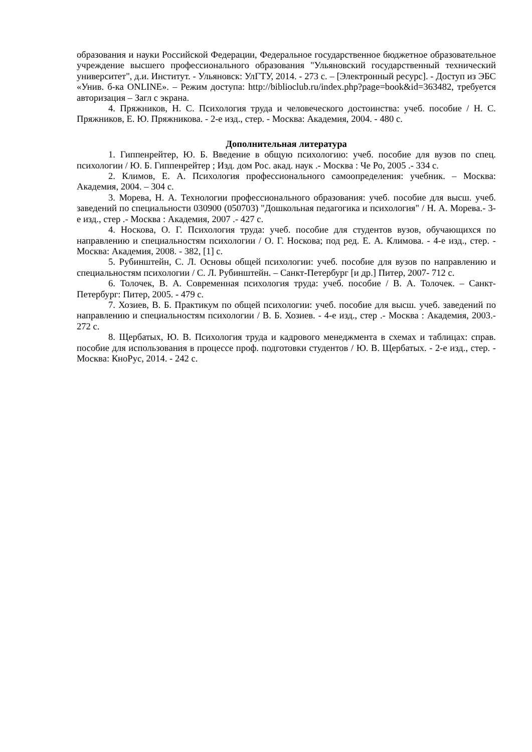образования и науки Российской Федерации, Федеральное государственное бюджетное образовательное учреждение высшего профессионального образования "Ульяновский государственный технический университет", д.и. Институт. - Ульяновск: УлГТУ, 2014. - 273 с. – [Электронный ресурс]. - Доступ из ЭБС «Унив. б-ка ONLINE». – Режим доступа: http://biblioclub.ru/index.php?page=book&id=363482, требуется авторизация – Загл с экрана.
4. Пряжников, Н. С. Психология труда и человеческого достоинства: учеб. пособие / Н. С. Пряжников, Е. Ю. Пряжникова. - 2-е изд., стер. - Москва: Академия, 2004. - 480 с.
Дополнительная литература
1. Гиппенрейтер, Ю. Б. Введение в общую психологию: учеб. пособие для вузов по спец. психологии / Ю. Б. Гиппенрейтер ; Изд. дом Рос. акад. наук .- Москва : Че Ро, 2005 .- 334 с.
2. Климов, Е. А. Психология профессионального самоопределения: учебник. – Москва: Академия, 2004. – 304 с.
3. Морева, Н. А. Технологии профессионального образования: учеб. пособие для высш. учеб. заведений по специальности 030900 (050703) "Дошкольная педагогика и психология" / Н. А. Морева.- 3-е изд., стер .- Москва : Академия, 2007 .- 427 с.
4. Носкова, О. Г. Психология труда: учеб. пособие для студентов вузов, обучающихся по направлению и специальностям психологии / О. Г. Носкова; под ред. Е. А. Климова. - 4-е изд., стер. - Москва: Академия, 2008. - 382, [1] с.
5. Рубинштейн, С. Л. Основы общей психологии: учеб. пособие для вузов по направлению и специальностям психологии / С. Л. Рубинштейн. – Санкт-Петербург [и др.] Питер, 2007- 712 с.
6. Толочек, В. А. Современная психология труда: учеб. пособие / В. А. Толочек. – Санкт-Петербург: Питер, 2005. - 479 с.
7. Хозиев, В. Б. Практикум по общей психологии: учеб. пособие для высш. учеб. заведений по направлению и специальностям психологии / В. Б. Хозиев. - 4-е изд., стер .- Москва : Академия, 2003.- 272 с.
8. Щербатых, Ю. В. Психология труда и кадрового менеджмента в схемах и таблицах: справ. пособие для использования в процессе проф. подготовки студентов / Ю. В. Щербатых. - 2-е изд., стер. - Москва: КноРус, 2014. - 242 с.